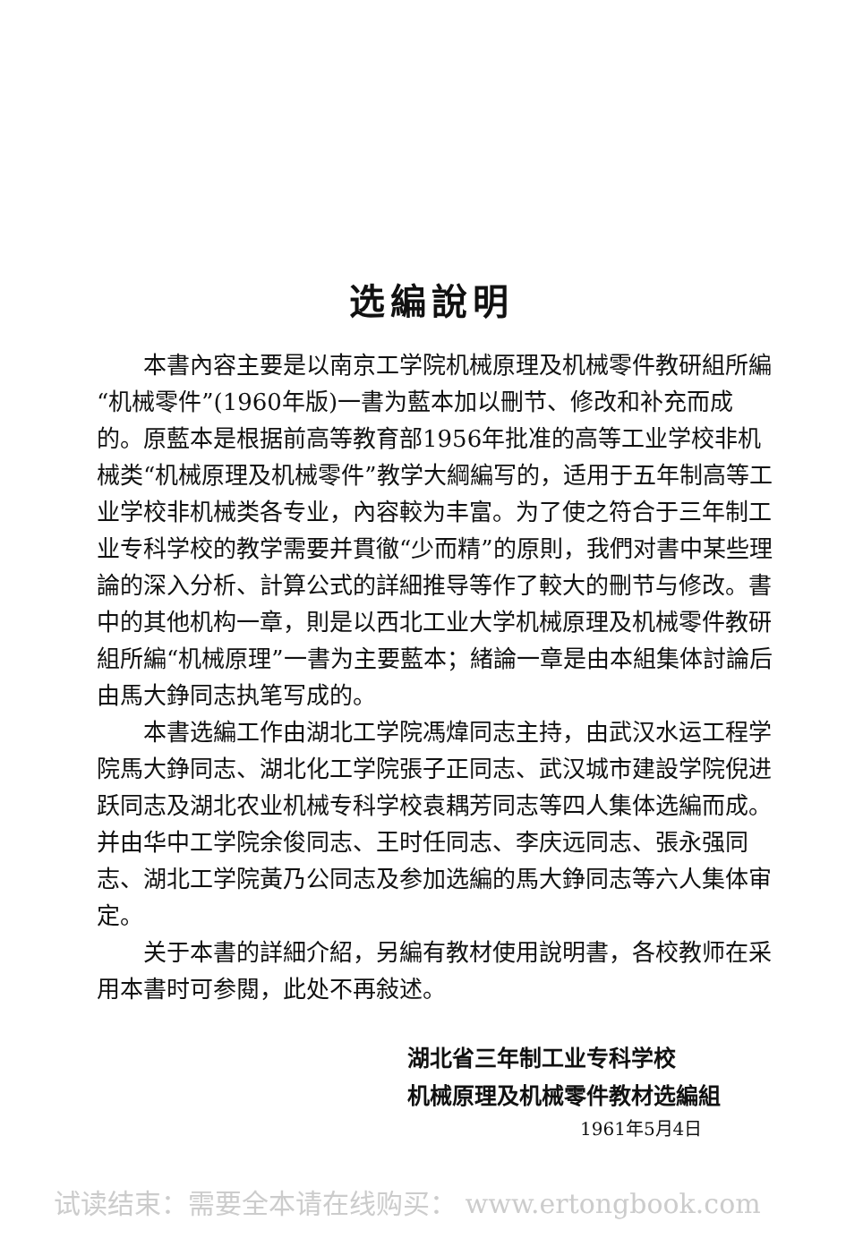选編說明
本書內容主要是以南京工学院机械原理及机械零件教研組所編“机械零件”(1960年版)一書为藍本加以刪节、修改和补充而成的。原藍本是根据前高等教育部1956年批准的高等工业学校非机械类“机械原理及机械零件”教学大綱編写的，适用于五年制高等工业学校非机械类各专业，內容較为丰富。为了使之符合于三年制工业专科学校的教学需要并貫徹“少而精”的原則，我們对書中某些理論的深入分析、計算公式的詳細推导等作了較大的刪节与修改。書中的其他机构一章，則是以西北工业大学机械原理及机械零件教研組所編“机械原理”一書为主要藍本；緒論一章是由本組集体討論后由馬大錚同志执笔写成的。
本書选編工作由湖北工学院馮煒同志主持，由武汉水运工程学院馬大錚同志、湖北化工学院張子正同志、武汉城市建設学院倪进跃同志及湖北农业机械专科学校袁耦芳同志等四人集体选編而成。并由华中工学院余俊同志、王时任同志、李庆远同志、張永强同志、湖北工学院黃乃公同志及参加选編的馬大錚同志等六人集体审定。
关于本書的詳細介紹，另編有教材使用說明書，各校教师在采用本書时可参閱，此处不再敍述。
湖北省三年制工业专科学校
机械原理及机械零件教材选編組
1961年5月4日
试读结束：需要全本请在线购买： www.ertongbook.com